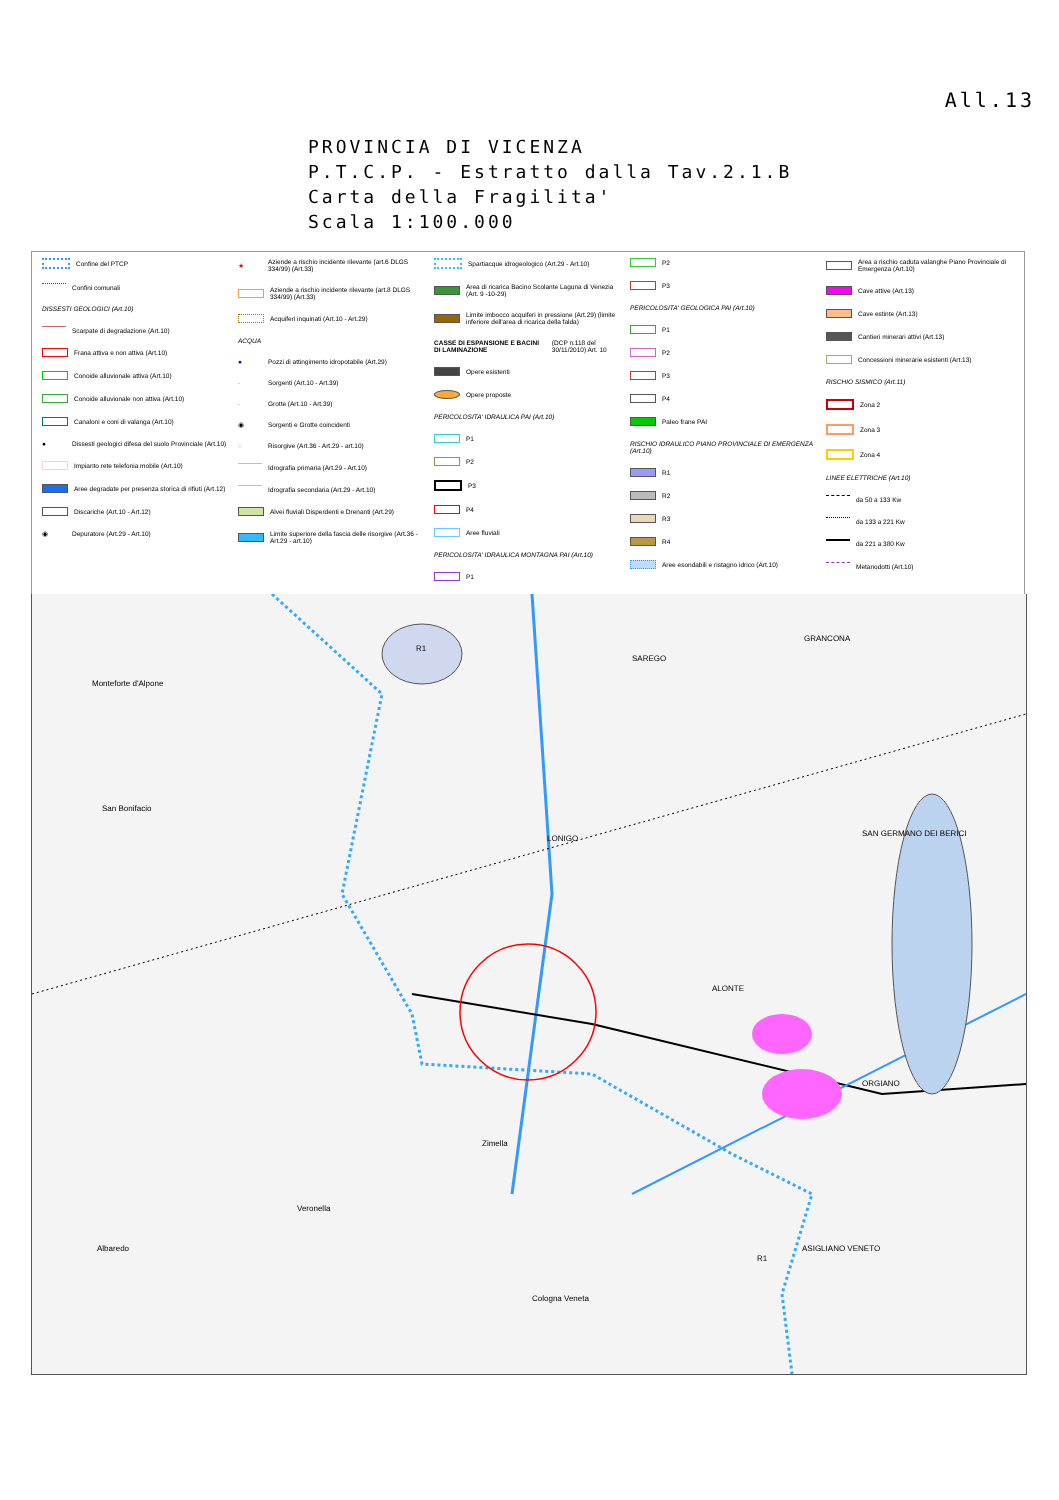All.13
PROVINCIA DI VICENZA
P.T.C.P. - Estratto dalla Tav.2.1.B
Carta della Fragilita'
Scala 1:100.000
Confine del PTCP
Confini comunali
DISSESTI GEOLOGICI (Art.10)
Scarpate di degradazione (Art.10)
Frana attiva e non attiva (Art.10)
Conoide alluvionale attiva (Art.10)
Conoide alluvionale non attiva (Art.10)
Canaloni e coni di valanga (Art.10)
● Dissesti geologici difesa del suolo Provinciale (Art.10)
Impianto rete telefonia mobile (Art.10)
Aree degradate per presenza storica di rifiuti (Art.12)
Discariche (Art.10 - Art.12)
◉ Depuratore (Art.29 - Art.10)
★ Aziende a rischio incidente rilevante (art.6 DLGS 334/99) (Art.33)
Aziende a rischio incidente rilevante (art.8 DLGS 334/99) (Art.33)
Acquiferi inquinati (Art.10 - Art.29)
ACQUA
● Pozzi di attingimento idropotabile (Art.29)
· Sorgenti (Art.10 - Art.39)
· Grotte (Art.10 - Art.39)
◉ Sorgenti e Grotte coincidenti
◌ Risorgive (Art.36 - Art.29 - art.10)
Idrografia primaria (Art.29 - Art.10)
Idrografia secondaria (Art.29 - Art.10)
Alvei fluviali Disperdenti e Drenanti (Art.29)
Limite superiore della fascia delle risorgive (Art.36 - Art.29 - art.10)
Spartiacque idrogeologico (Art.29 - Art.10)
Area di ricarica Bacino Scolante Laguna di Venezia (Art. 9 -10-29)
Limite imbocco acquiferi in pressione (Art.29) (limite inferiore dell'area di ricarica della falda)
CASSE DI ESPANSIONE E BACINI DI LAMINAZIONE (DCP n.118 del 30/11/2010) Art. 10
Opere esistenti
Opere proposte
PERICOLOSITA' IDRAULICA PAI (Art.10)
P1
P2
P3
P4
Aree fluviali
PERICOLOSITA' IDRAULICA MONTAGNA PAI (Art.10)
P1
P2
P3
PERICOLOSITA' GEOLOGICA PAI (Art.10)
P1
P2
P3
P4
Paleo frane PAI
RISCHIO IDRAULICO PIANO PROVINCIALE DI EMERGENZA (Art.10)
R1
R2
R3
R4
Aree esondabili e ristagno idrico (Art.10)
Area a rischio caduta valanghe Piano Provinciale di Emergenza (Art.10)
Cave attive (Art.13)
Cave estinte (Art.13)
Cantieri minerari attivi (Art.13)
Concessioni minerarie esistenti (Art.13)
RISCHIO SISMICO (Art.11)
Zona 2
Zona 3
Zona 4
LINEE ELETTRICHE (Art.10)
da 50 a 133 Kw
da 133 a 221 Kw
da 221 a 380 Kw
Metanodotti (Art.10)
Monteforte d'Alpone
San Bonifacio
R1
LONIGO
SAREGO
GRANCONA
SAN GERMANO DEI BERICI
ALONTE
ORGIANO
Zimella
Veronella
Albaredo ASIGLIANO VENETO
Cologna Veneta
R1